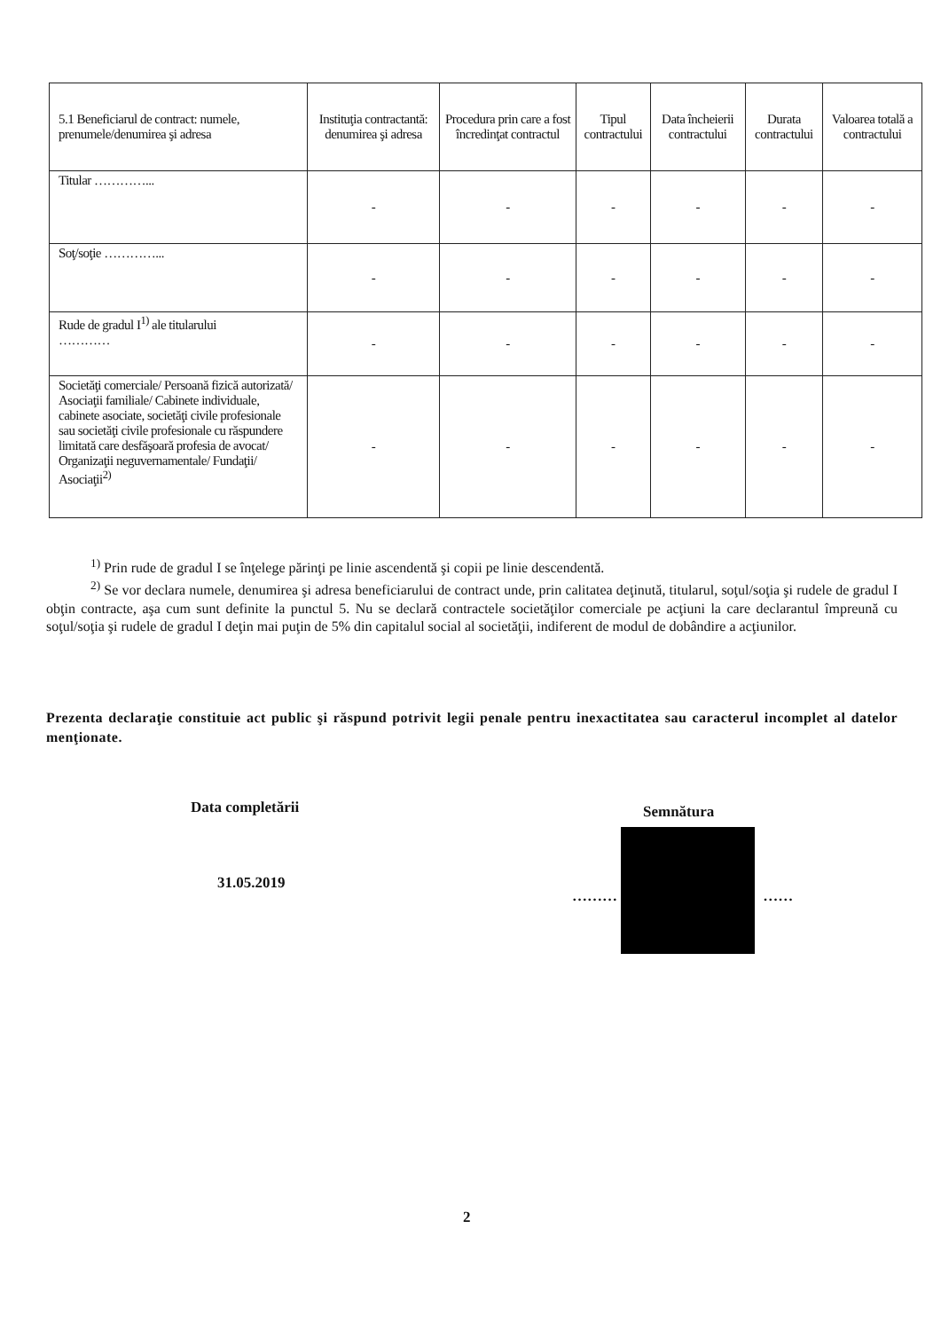| 5.1 Beneficiarul de contract: numele, prenumele/denumirea şi adresa | Instituţia contractantă: denumirea şi adresa | Procedura prin care a fost încredinţat contractul | Tipul contractului | Data încheierii contractului | Durata contractului | Valoarea totală a contractului |
| --- | --- | --- | --- | --- | --- | --- |
| Titular …………... | - | - | - | - | - | - |
| Soţ/soţie …………... | - | - | - | - | - | - |
| Rude de gradul I<sup>1)</sup> ale titularului ………… | - | - | - | - | - | - |
| Societăţi comerciale/ Persoană fizică autorizată/ Asociaţii familiale/ Cabinete individuale, cabinete asociate, societăţi civile profesionale sau societăţi civile profesionale cu răspundere limitată care desfăşoară profesia de avocat/ Organizaţii neguvernamentale/ Fundaţii/ Asociaţii<sup>2)</sup> | - | - | - | - | - | - |
<sup>1)</sup> Prin rude de gradul I se înţelege părinţi pe linie ascendentă şi copii pe linie descendentă.
<sup>2)</sup> Se vor declara numele, denumirea şi adresa beneficiarului de contract unde, prin calitatea deţinută, titularul, soţul/soţia şi rudele de gradul I obţin contracte, aşa cum sunt definite la punctul 5. Nu se declară contractele societăţilor comerciale pe acţiuni la care declarantul împreună cu soţul/soţia şi rudele de gradul I deţin mai puţin de 5% din capitalul social al societăţii, indiferent de modul de dobândire a acţiunilor.
Prezenta declaraţie constituie act public şi răspund potrivit legii penale pentru inexactitatea sau caracterul incomplet al datelor menţionate.
Data completării
31.05.2019
Semnătura
……… ……
2